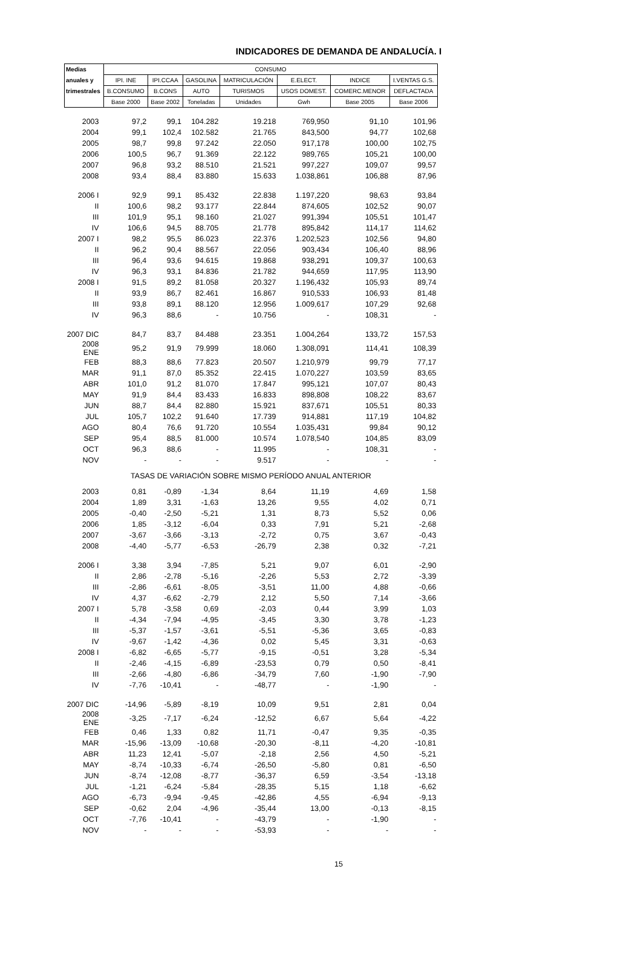INDICADORES DE DEMANDA DE ANDALUCÍA. I
| Medias | CONSUMO | | | | | | |
| --- | --- | --- | --- | --- | --- | --- | --- |
| anuales y | IPI. INE | IPI.CCAA | GASOLINA | MATRICULACIÓN | E.ELECT. | INDICE | I.VENTAS G.S. |
| trimestrales | B.CONSUMO | B.CONS | AUTO | TURISMOS | USOS DOMEST. | COMERC.MENOR | DEFLACTADA |
| | Base 2000 | Base 2002 | Toneladas | Unidades | Gwh | Base 2005 | Base 2006 |
| 2003 | 97,2 | 99,1 | 104.282 | 19.218 | 769,950 | 91,10 | 101,96 |
| 2004 | 99,1 | 102,4 | 102.582 | 21.765 | 843,500 | 94,77 | 102,68 |
| 2005 | 98,7 | 99,8 | 97.242 | 22.050 | 917,178 | 100,00 | 102,75 |
| 2006 | 100,5 | 96,7 | 91.369 | 22.122 | 989,765 | 105,21 | 100,00 |
| 2007 | 96,8 | 93,2 | 88.510 | 21.521 | 997,227 | 109,07 | 99,57 |
| 2008 | 93,4 | 88,4 | 83.880 | 15.633 | 1.038,861 | 106,88 | 87,96 |
| 2006 I | 92,9 | 99,1 | 85.432 | 22.838 | 1.197,220 | 98,63 | 93,84 |
| II | 100,6 | 98,2 | 93.177 | 22.844 | 874,605 | 102,52 | 90,07 |
| III | 101,9 | 95,1 | 98.160 | 21.027 | 991,394 | 105,51 | 101,47 |
| IV | 106,6 | 94,5 | 88.705 | 21.778 | 895,842 | 114,17 | 114,62 |
| 2007 I | 98,2 | 95,5 | 86.023 | 22.376 | 1.202,523 | 102,56 | 94,80 |
| II | 96,2 | 90,4 | 88.567 | 22.056 | 903,434 | 106,40 | 88,96 |
| III | 96,4 | 93,6 | 94.615 | 19.868 | 938,291 | 109,37 | 100,63 |
| IV | 96,3 | 93,1 | 84.836 | 21.782 | 944,659 | 117,95 | 113,90 |
| 2008 I | 91,5 | 89,2 | 81.058 | 20.327 | 1.196,432 | 105,93 | 89,74 |
| II | 93,9 | 86,7 | 82.461 | 16.867 | 910,533 | 106,93 | 81,48 |
| III | 93,8 | 89,1 | 88.120 | 12.956 | 1.009,617 | 107,29 | 92,68 |
| IV | 96,3 | 88,6 | - | 10.756 | - | 108,31 | - |
| 2007 DIC | 84,7 | 83,7 | 84.488 | 23.351 | 1.004,264 | 133,72 | 157,53 |
| 2008 ENE | 95,2 | 91,9 | 79.999 | 18.060 | 1.308,091 | 114,41 | 108,39 |
| FEB | 88,3 | 88,6 | 77.823 | 20.507 | 1.210,979 | 99,79 | 77,17 |
| MAR | 91,1 | 87,0 | 85.352 | 22.415 | 1.070,227 | 103,59 | 83,65 |
| ABR | 101,0 | 91,2 | 81.070 | 17.847 | 995,121 | 107,07 | 80,43 |
| MAY | 91,9 | 84,4 | 83.433 | 16.833 | 898,808 | 108,22 | 83,67 |
| JUN | 88,7 | 84,4 | 82.880 | 15.921 | 837,671 | 105,51 | 80,33 |
| JUL | 105,7 | 102,2 | 91.640 | 17.739 | 914,881 | 117,19 | 104,82 |
| AGO | 80,4 | 76,6 | 91.720 | 10.554 | 1.035,431 | 99,84 | 90,12 |
| SEP | 95,4 | 88,5 | 81.000 | 10.574 | 1.078,540 | 104,85 | 83,09 |
| OCT | 96,3 | 88,6 | - | 11.995 | - | 108,31 | - |
| NOV | - | - | - | 9.517 | - | - | - |
| TASAS DE VARIACIÓN SOBRE MISMO PERÍODO ANUAL ANTERIOR | | | | | | | |
| 2003 | 0,81 | -0,89 | -1,34 | 8,64 | 11,19 | 4,69 | 1,58 |
| 2004 | 1,89 | 3,31 | -1,63 | 13,26 | 9,55 | 4,02 | 0,71 |
| 2005 | -0,40 | -2,50 | -5,21 | 1,31 | 8,73 | 5,52 | 0,06 |
| 2006 | 1,85 | -3,12 | -6,04 | 0,33 | 7,91 | 5,21 | -2,68 |
| 2007 | -3,67 | -3,66 | -3,13 | -2,72 | 0,75 | 3,67 | -0,43 |
| 2008 | -4,40 | -5,77 | -6,53 | -26,79 | 2,38 | 0,32 | -7,21 |
| 2006 I | 3,38 | 3,94 | -7,85 | 5,21 | 9,07 | 6,01 | -2,90 |
| II | 2,86 | -2,78 | -5,16 | -2,26 | 5,53 | 2,72 | -3,39 |
| III | -2,86 | -6,61 | -8,05 | -3,51 | 11,00 | 4,88 | -0,66 |
| IV | 4,37 | -6,62 | -2,79 | 2,12 | 5,50 | 7,14 | -3,66 |
| 2007 I | 5,78 | -3,58 | 0,69 | -2,03 | 0,44 | 3,99 | 1,03 |
| II | -4,34 | -7,94 | -4,95 | -3,45 | 3,30 | 3,78 | -1,23 |
| III | -5,37 | -1,57 | -3,61 | -5,51 | -5,36 | 3,65 | -0,83 |
| IV | -9,67 | -1,42 | -4,36 | 0,02 | 5,45 | 3,31 | -0,63 |
| 2008 I | -6,82 | -6,65 | -5,77 | -9,15 | -0,51 | 3,28 | -5,34 |
| II | -2,46 | -4,15 | -6,89 | -23,53 | 0,79 | 0,50 | -8,41 |
| III | -2,66 | -4,80 | -6,86 | -34,79 | 7,60 | -1,90 | -7,90 |
| IV | -7,76 | -10,41 | - | -48,77 | - | -1,90 | - |
| 2007 DIC | -14,96 | -5,89 | -8,19 | 10,09 | 9,51 | 2,81 | 0,04 |
| 2008 ENE | -3,25 | -7,17 | -6,24 | -12,52 | 6,67 | 5,64 | -4,22 |
| FEB | 0,46 | 1,33 | 0,82 | 11,71 | -0,47 | 9,35 | -0,35 |
| MAR | -15,96 | -13,09 | -10,68 | -20,30 | -8,11 | -4,20 | -10,81 |
| ABR | 11,23 | 12,41 | -5,07 | -2,18 | 2,56 | 4,50 | -5,21 |
| MAY | -8,74 | -10,33 | -6,74 | -26,50 | -5,80 | 0,81 | -6,50 |
| JUN | -8,74 | -12,08 | -8,77 | -36,37 | 6,59 | -3,54 | -13,18 |
| JUL | -1,21 | -6,24 | -5,84 | -28,35 | 5,15 | 1,18 | -6,62 |
| AGO | -6,73 | -9,94 | -9,45 | -42,86 | 4,55 | -6,94 | -9,13 |
| SEP | -0,62 | 2,04 | -4,96 | -35,44 | 13,00 | -0,13 | -8,15 |
| OCT | -7,76 | -10,41 | - | -43,79 | - | -1,90 | - |
| NOV | - | - | - | -53,93 | - | - | - |
15